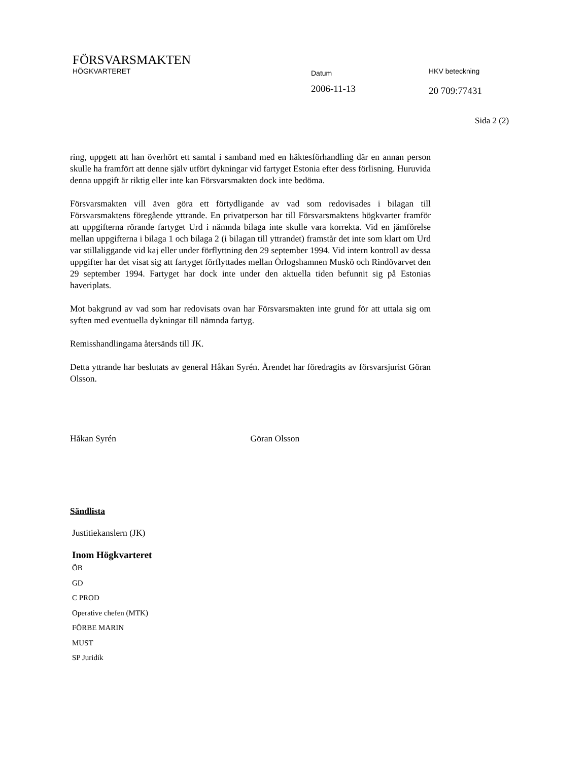FÖRSVARSMAKTEN
HÖGKVARTERET
Datum
HKV beteckning
2006-11-13
20 709:77431
Sida 2 (2)
ring, uppgett att han överhört ett samtal i samband med en häktesförhandling där en annan person skulle ha framfört att denne själv utfört dykningar vid fartyget Estonia efter dess förlisning. Huruvida denna uppgift är riktig eller inte kan Försvarsmakten dock inte bedöma.
Försvarsmakten vill även göra ett förtydligande av vad som redovisades i bilagan till Försvarsmaktens föregående yttrande. En privatperson har till Försvarsmaktens högkvarter framför att uppgifterna rörande fartyget Urd i nämnda bilaga inte skulle vara korrekta. Vid en jämförelse mellan uppgifterna i bilaga 1 och bilaga 2 (i bilagan till yttrandet) framstår det inte som klart om Urd var stillaliggande vid kaj eller under förflyttning den 29 september 1994. Vid intern kontroll av dessa uppgifter har det visat sig att fartyget förflyttades mellan Örlogshamnen Muskö och Rindövarvet den 29 september 1994. Fartyget har dock inte under den aktuella tiden befunnit sig på Estonias haveriplats.
Mot bakgrund av vad som har redovisats ovan har Försvarsmakten inte grund för att uttala sig om syften med eventuella dykningar till nämnda fartyg.
Remisshandlingama återsänds till JK.
Detta yttrande har beslutats av general Håkan Syrén. Ärendet har föredragits av försvarsjurist Göran Olsson.
Håkan Syrén Göran Olsson
Sändlista
Justitiekanslern (JK)
Inom Högkvarteret
ÖB
GD
C PROD
Operative chefen (MTK)
FÖRBE MARIN
MUST
SP Juridik